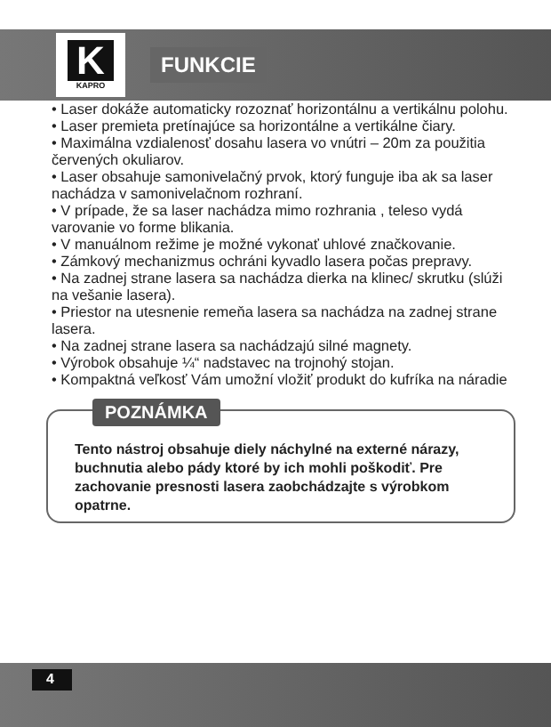K
KAPRO
FUNKCIE
• Laser dokáže automaticky rozoznať horizontálnu a vertikálnu polohu.
• Laser premieta pretínajúce sa horizontálne a vertikálne čiary.
• Maximálna vzdialenosť dosahu lasera vo vnútri – 20m za použitia červených okuliarov.
• Laser obsahuje samonivelačný prvok, ktorý funguje iba ak sa laser nachádza v samonivelačnom rozhraní.
• V prípade, že sa laser nachádza mimo rozhrania , teleso vydá varovanie vo forme blikania.
• V manuálnom režime je možné vykonať uhlové značkovanie.
• Zámkový mechanizmus ochráni kyvadlo lasera počas prepravy.
• Na zadnej strane lasera sa nachádza dierka na klinec/ skrutku (slúži na vešanie lasera).
• Priestor na utesnenie remeňa lasera sa nachádza na zadnej strane lasera.
• Na zadnej strane lasera sa nachádzajú silné magnety.
• Výrobok obsahuje ¼“ nadstavec na trojnohý stojan.
• Kompaktná veľkosť Vám umožní vložiť produkt do kufríka na náradie
POZNÁMKA
Tento nástroj obsahuje diely náchylné na externé nárazy, buchnutia alebo pády ktoré by ich mohli poškodiť. Pre zachovanie presnosti lasera zaobchádzajte s výrobkom opatrne.
4